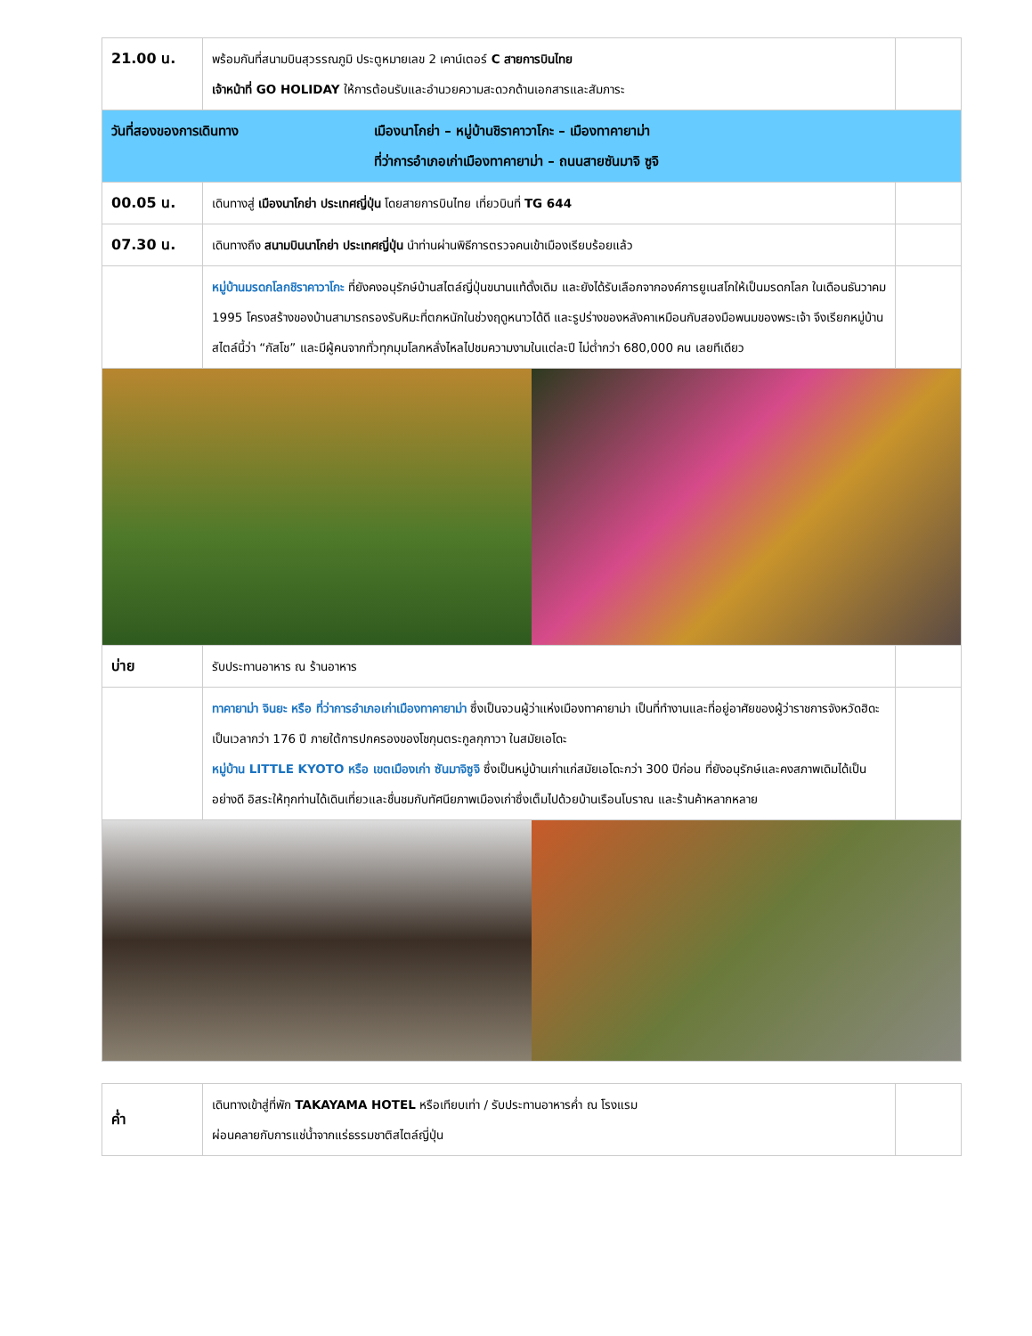| 21.00 น. | พร้อมกันที่สนามบินสุวรรณภูมิ ประตูหมายเลข 2 เคาน์เตอร์ C สายการบินไทย เจ้าหน้าที่ GO HOLIDAY ให้การต้อนรับและอำนวยความสะดวกด้านเอกสารและสัมภาระ | |
| วันที่สองของการเดินทาง เมืองนาโกย่า – หมู่บ้านชิราคาวาโกะ – เมืองทาคายาม่า ที่ว่าการอำเภอเก่าเมืองทาคายาม่า – ถนนสายซันมาจิ ซูจิ | | |
| 00.05 น. | เดินทางสู่ เมืองนาโกย่า ประเทศญี่ปุ่น โดยสายการบินไทย เที่ยวบินที่ TG 644 | |
| 07.30 น. | เดินทางถึง สนามบินนาโกย่า ประเทศญี่ปุ่น นำท่านผ่านพิธีการตรวจคนเข้าเมืองเรียบร้อยแล้ว | |
| | หมู่บ้านมรดกโลกชิราคาวาโกะ ที่ยังคงอนุรักษ์บ้านสไตล์ญี่ปุ่นขนานแท้ดั้งเดิม และยังได้รับเลือกจากองค์การยูเนสโกให้เป็นมรดกโลก ในเดือนธันวาคม 1995 โครงสร้างของบ้านสามารถรองรับหิมะที่ตกหนักในช่วงฤดูหนาวได้ดี และรูปร่างของหลังคาเหมือนกับสองมือพนมของพระเจ้า จึงเรียกหมู่บ้านสไตล์นี้ว่า “กัสโช” และมีผู้คนจากทั่วทุกมุมโลกหลั่งไหลไปชมความงามในแต่ละปี ไม่ต่ำกว่า 680,000 คน เลยทีเดียว | |
| บ่าย | รับประทานอาหาร ณ ร้านอาหาร | |
| | ทาคายาม่า จินยะ หรือ ที่ว่าการอำเภอเก่าเมืองทาคายาม่า ซึ่งเป็นจวนผู้ว่าแห่งเมืองทาคายาม่า เป็นที่ทำงานและที่อยู่อาศัยของผู้ว่าราชการจังหวัดฮิดะ เป็นเวลากว่า 176 ปี ภายใต้การปกครองของโชกุนตระกูลกุกาวา ในสมัยเอโดะ หมู่บ้าน LITTLE KYOTO หรือ เขตเมืองเก่า ซันมาจิซูจิ ซึ่งเป็นหมู่บ้านเก่าแก่สมัยเอโดะกว่า 300 ปีก่อน ที่ยังอนุรักษ์และคงสภาพเดิมได้เป็นอย่างดี อิสระให้ทุกท่านได้เดินเที่ยวและชื่นชมกับทัศนียภาพเมืองเก่าซึ่งเต็มไปด้วยบ้านเรือนโบราณ และร้านค้าหลากหลาย | |
| ค่ำ | เดินทางเข้าสู่ที่พัก TAKAYAMA HOTEL หรือเทียบเท่า / รับประทานอาหารค่ำ ณ โรงแรม ผ่อนคลายกับการแช่น้ำจากแร่ธรรมชาติสไตล์ญี่ปุ่น | |